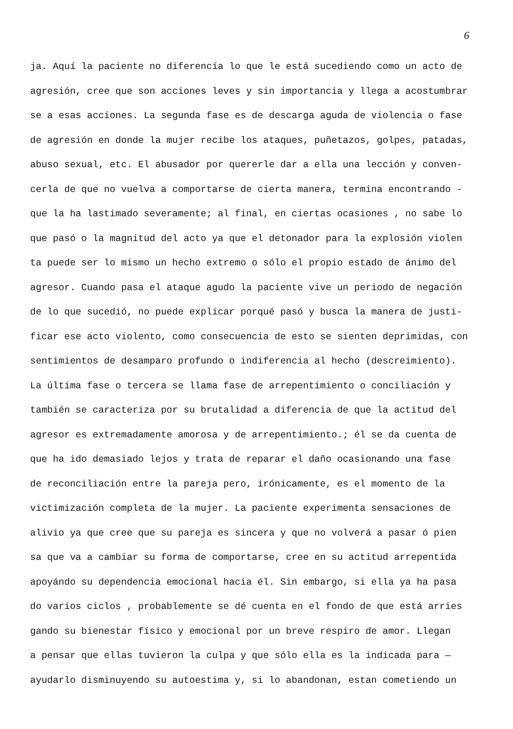6
ja. Aquí la paciente no diferencía lo que le está sucediendo como un acto de
agresión, cree que son acciones leves y sin importancia y llega a acostumbrar
se a esas acciones. La segunda fase es de descarga aguda de violencia o fase
de agresión en donde la mujer recibe los ataques, puñetazos, golpes, patadas,
abuso sexual, etc. El abusador por quererle dar a ella una lección y conven-
cerla de que no vuelva a comportarse de cierta manera, termina encontrando -
que la ha lastimado severamente; al final, en ciertas ocasiones , no sabe lo
que pasó o la magnitud del acto ya que el detonador para la explosión violen
ta puede ser lo mismo un hecho extremo o sólo el propio estado de ánimo del
agresor. Cuando pasa el ataque agudo la paciente vive un periodo de negación
de lo que sucedió, no puede explicar porqué pasó y busca la manera de justi-
ficar ese acto violento, como consecuencia de esto se sienten deprimidas, con
sentimientos de desamparo profundo o indiferencia al hecho (descreimiento).
La última fase o tercera se llama fase de arrepentimiento o conciliación y
también se caracteriza por su brutalidad a diferencia de que la actitud del
agresor es extremadamente amorosa y de arrepentimiento.; él se da cuenta de
que ha ido demasiado lejos y trata de reparar el daño ocasionando una fase
de reconciliación entre la pareja pero, irónicamente, es el momento de la
victimización completa de la mujer. La paciente experimenta sensaciones de
alivio ya que cree que su pareja es sincera y que no volverá a pasar ó pien
sa que va a cambiar su forma de comportarse, cree en su actitud arrepentida
apoyándo su dependencia emocional hacia él. Sin embargo, si ella ya ha pasa
do varios ciclos , probablemente se dé cuenta en el fondo de que está arries
gando su bienestar físico y emocional por un breve respiro de amor. Llegan
a pensar que ellas tuvieron la culpa y que sólo ella es la indicada para —
ayudarlo disminuyendo su autoestima y, si lo abandonan, estan cometiendo un